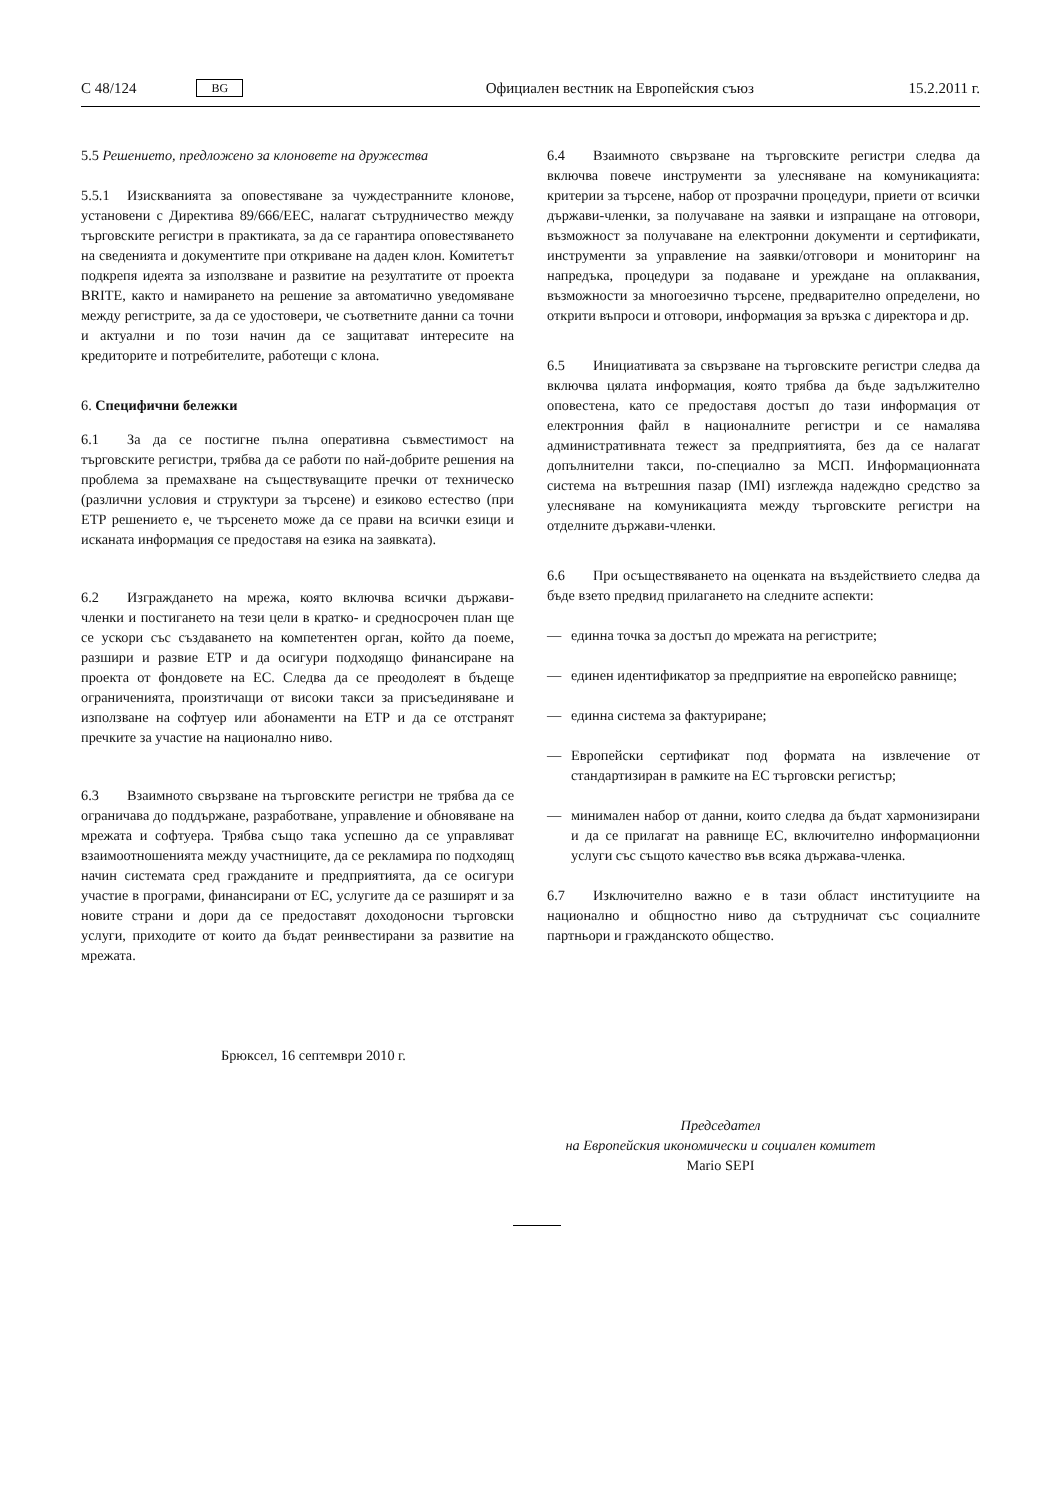C 48/124 BG
Официален вестник на Европейския съюз 15.2.2011 г.
5.5 Решението, предложено за клоновете на дружества
5.5.1 Изискванията за оповестяване за чуждестранните клонове, установени с Директива 89/666/ЕЕС, налагат сътрудничество между търговските регистри в практиката, за да се гарантира оповестяването на сведенията и документите при откриване на даден клон. Комитетът подкрепя идеята за използване и развитие на резултатите от проекта BRITE, както и намирането на решение за автоматично уведомяване между регистрите, за да се удостовери, че съответните данни са точни и актуални и по този начин да се защитават интересите на кредиторите и потребителите, работещи с клона.
6. Специфични бележки
6.1 За да се постигне пълна оперативна съвместимост на търговските регистри, трябва да се работи по най-добрите решения на проблема за премахване на съществуващите пречки от техническо (различни условия и структури за търсене) и езиково естество (при ЕТР решението е, че търсенето може да се прави на всички езици и исканата информация се предоставя на езика на заявката).
6.2 Изграждането на мрежа, която включва всички държави-членки и постигането на тези цели в кратко- и средносрочен план ще се ускори със създаването на компетентен орган, който да поеме, разшири и развие ЕТР и да осигури подходящо финансиране на проекта от фондовете на ЕС. Следва да се преодолеят в бъдеще ограниченията, произтичащи от високи такси за присъединяване и използване на софтуер или абонаменти на ЕТР и да се отстранят пречките за участие на национално ниво.
6.3 Взаимното свързване на търговските регистри не трябва да се ограничава до поддържане, разработване, управление и обновяване на мрежата и софтуера. Трябва също така успешно да се управляват взаимоотношенията между участниците, да се рекламира по подходящ начин системата сред гражданите и предприятията, да се осигури участие в програми, финансирани от ЕС, услугите да се разширят и за новите страни и дори да се предоставят доходоносни търговски услуги, приходите от които да бъдат реинвестирани за развитие на мрежата.
6.4 Взаимното свързване на търговските регистри следва да включва повече инструменти за улесняване на комуникацията: критерии за търсене, набор от прозрачни процедури, приети от всички държави-членки, за получаване на заявки и изпращане на отговори, възможност за получаване на електронни документи и сертификати, инструменти за управление на заявки/отговори и мониторинг на напредъка, процедури за подаване и уреждане на оплаквания, възможности за многоезично търсене, предварително определени, но открити въпроси и отговори, информация за връзка с директора и др.
6.5 Инициативата за свързване на търговските регистри следва да включва цялата информация, която трябва да бъде задължително оповестена, като се предоставя достъп до тази информация от електронния файл в националните регистри и се намалява административната тежест за предприятията, без да се налагат допълнителни такси, по-специално за МСП. Информационната система на вътрешния пазар (IMI) изглежда надеждно средство за улесняване на комуникацията между търговските регистри на отделните държави-членки.
6.6 При осъществяването на оценката на въздействието следва да бъде взето предвид прилагането на следните аспекти:
— единна точка за достъп до мрежата на регистрите;
— единен идентификатор за предприятие на европейско равнище;
— единна система за фактуриране;
— Европейски сертификат под формата на извлечение от стандартизиран в рамките на ЕС търговски регистър;
— минимален набор от данни, които следва да бъдат хармонизирани и да се прилагат на равнище ЕС, включително информационни услуги със същото качество във всяка държава-членка.
6.7 Изключително важно е в тази област институциите на национално и общностно ниво да сътрудничат със социалните партньори и гражданското общество.
Брюксел, 16 септември 2010 г.
Председател
на Европейския икономически и социален комитет
Mario SEPI